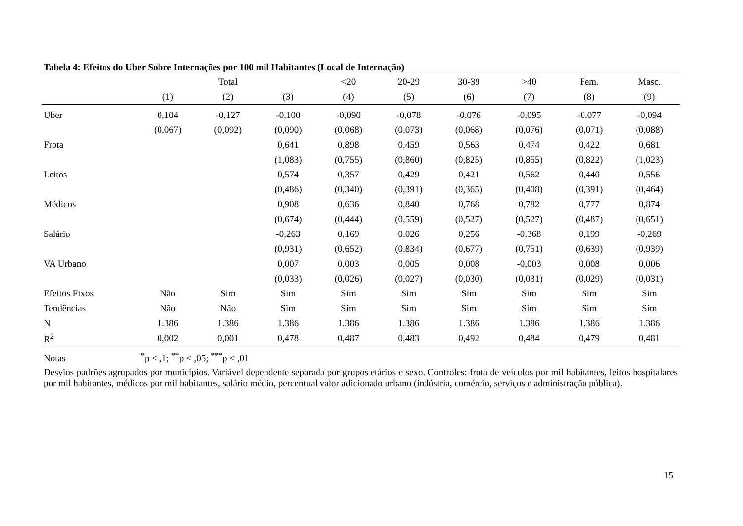Tabela 4: Efeitos do Uber Sobre Internações por 100 mil Habitantes (Local de Internação)
| | | Total | | <20 | 20-29 | 30-39 | >40 | Fem. | Masc. |
| --- | --- | --- | --- | --- | --- | --- | --- | --- | --- |
| | (1) | (2) | (3) | (4) | (5) | (6) | (7) | (8) | (9) |
| Uber | 0,104 | -0,127 | -0,100 | -0,090 | -0,078 | -0,076 | -0,095 | -0,077 | -0,094 |
| | (0,067) | (0,092) | (0,090) | (0,068) | (0,073) | (0,068) | (0,076) | (0,071) | (0,088) |
| Frota | | | 0,641 | 0,898 | 0,459 | 0,563 | 0,474 | 0,422 | 0,681 |
| | | | (1,083) | (0,755) | (0,860) | (0,825) | (0,855) | (0,822) | (1,023) |
| Leitos | | | 0,574 | 0,357 | 0,429 | 0,421 | 0,562 | 0,440 | 0,556 |
| | | | (0,486) | (0,340) | (0,391) | (0,365) | (0,408) | (0,391) | (0,464) |
| Médicos | | | 0,908 | 0,636 | 0,840 | 0,768 | 0,782 | 0,777 | 0,874 |
| | | | (0,674) | (0,444) | (0,559) | (0,527) | (0,527) | (0,487) | (0,651) |
| Salário | | | -0,263 | 0,169 | 0,026 | 0,256 | -0,368 | 0,199 | -0,269 |
| | | | (0,931) | (0,652) | (0,834) | (0,677) | (0,751) | (0,639) | (0,939) |
| VA Urbano | | | 0,007 | 0,003 | 0,005 | 0,008 | -0,003 | 0,008 | 0,006 |
| | | | (0,033) | (0,026) | (0,027) | (0,030) | (0,031) | (0,029) | (0,031) |
| Efeitos Fixos | Não | Sim | Sim | Sim | Sim | Sim | Sim | Sim | Sim |
| Tendências | Não | Não | Sim | Sim | Sim | Sim | Sim | Sim | Sim |
| N | 1.386 | 1.386 | 1.386 | 1.386 | 1.386 | 1.386 | 1.386 | 1.386 | 1.386 |
| R<sup>2</sup> | 0,002 | 0,001 | 0,478 | 0,487 | 0,483 | 0,492 | 0,484 | 0,479 | 0,481 |
Notas<sup>*</sup>p < ,1; <sup>**</sup>p < ,05; <sup>***</sup>p < ,01
Desvios padrões agrupados por municípios. Variável dependente separada por grupos etários e sexo. Controles: frota de veículos por mil habitantes, leitos hospitalares por mil habitantes, médicos por mil habitantes, salário médio, percentual valor adicionado urbano (indústria, comércio, serviços e administração pública).
15